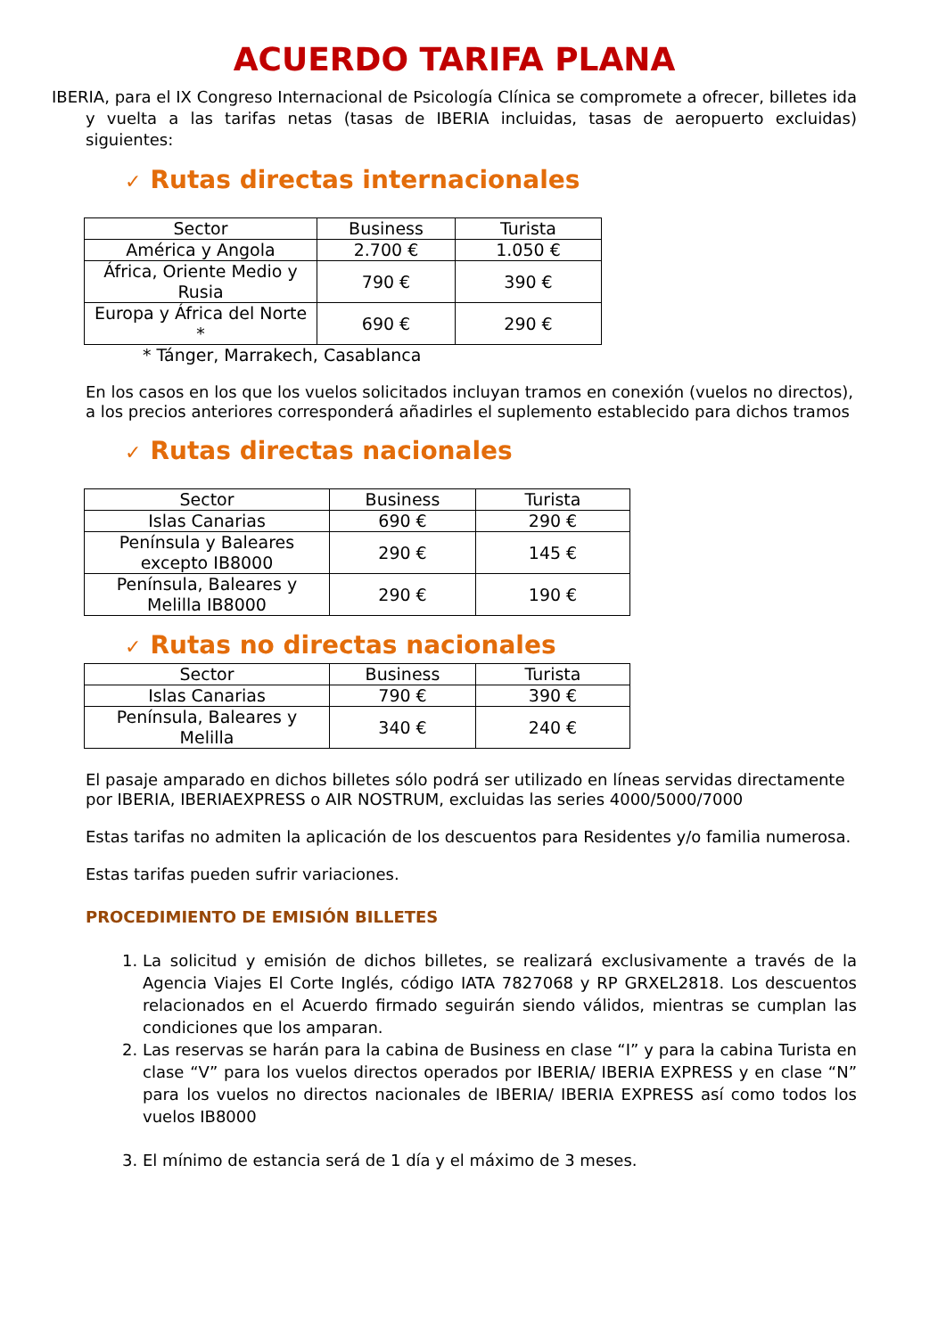ACUERDO TARIFA PLANA
IBERIA, para el IX Congreso Internacional de Psicología Clínica se compromete a ofrecer, billetes ida y vuelta a las tarifas netas (tasas de IBERIA incluidas, tasas de aeropuerto excluidas) siguientes:
✓ Rutas directas internacionales
| Sector | Business | Turista |
| --- | --- | --- |
| América y Angola | 2.700 € | 1.050 € |
| África, Oriente Medio y Rusia | 790 € | 390 € |
| Europa y África del Norte * | 690 € | 290 € |
* Tánger, Marrakech, Casablanca
En los casos en los que los vuelos solicitados incluyan tramos en conexión (vuelos no directos), a los precios anteriores corresponderá añadirles el suplemento establecido para dichos tramos
✓ Rutas directas nacionales
| Sector | Business | Turista |
| --- | --- | --- |
| Islas Canarias | 690 € | 290 € |
| Península y Baleares excepto IB8000 | 290 € | 145 € |
| Península, Baleares y Melilla IB8000 | 290 € | 190 € |
✓ Rutas no directas nacionales
| Sector | Business | Turista |
| --- | --- | --- |
| Islas Canarias | 790 € | 390 € |
| Península, Baleares y Melilla | 340 € | 240 € |
El pasaje amparado en dichos billetes sólo podrá ser utilizado en líneas servidas directamente por IBERIA, IBERIAEXPRESS o AIR NOSTRUM, excluidas las series 4000/5000/7000
Estas tarifas no admiten la aplicación de los descuentos para Residentes y/o familia numerosa.
Estas tarifas pueden sufrir variaciones.
PROCEDIMIENTO DE EMISIÓN BILLETES
1. La solicitud y emisión de dichos billetes, se realizará exclusivamente a través de la Agencia Viajes El Corte Inglés, código IATA 7827068 y RP GRXEL2818. Los descuentos relacionados en el Acuerdo firmado seguirán siendo válidos, mientras se cumplan las condiciones que los amparan.
2. Las reservas se harán para la cabina de Business en clase “I” y para la cabina Turista en clase “V” para los vuelos directos operados por IBERIA/ IBERIA EXPRESS y en clase “N” para los vuelos no directos nacionales de IBERIA/ IBERIA EXPRESS así como todos los vuelos IB8000
3. El mínimo de estancia será de 1 día y el máximo de 3 meses.